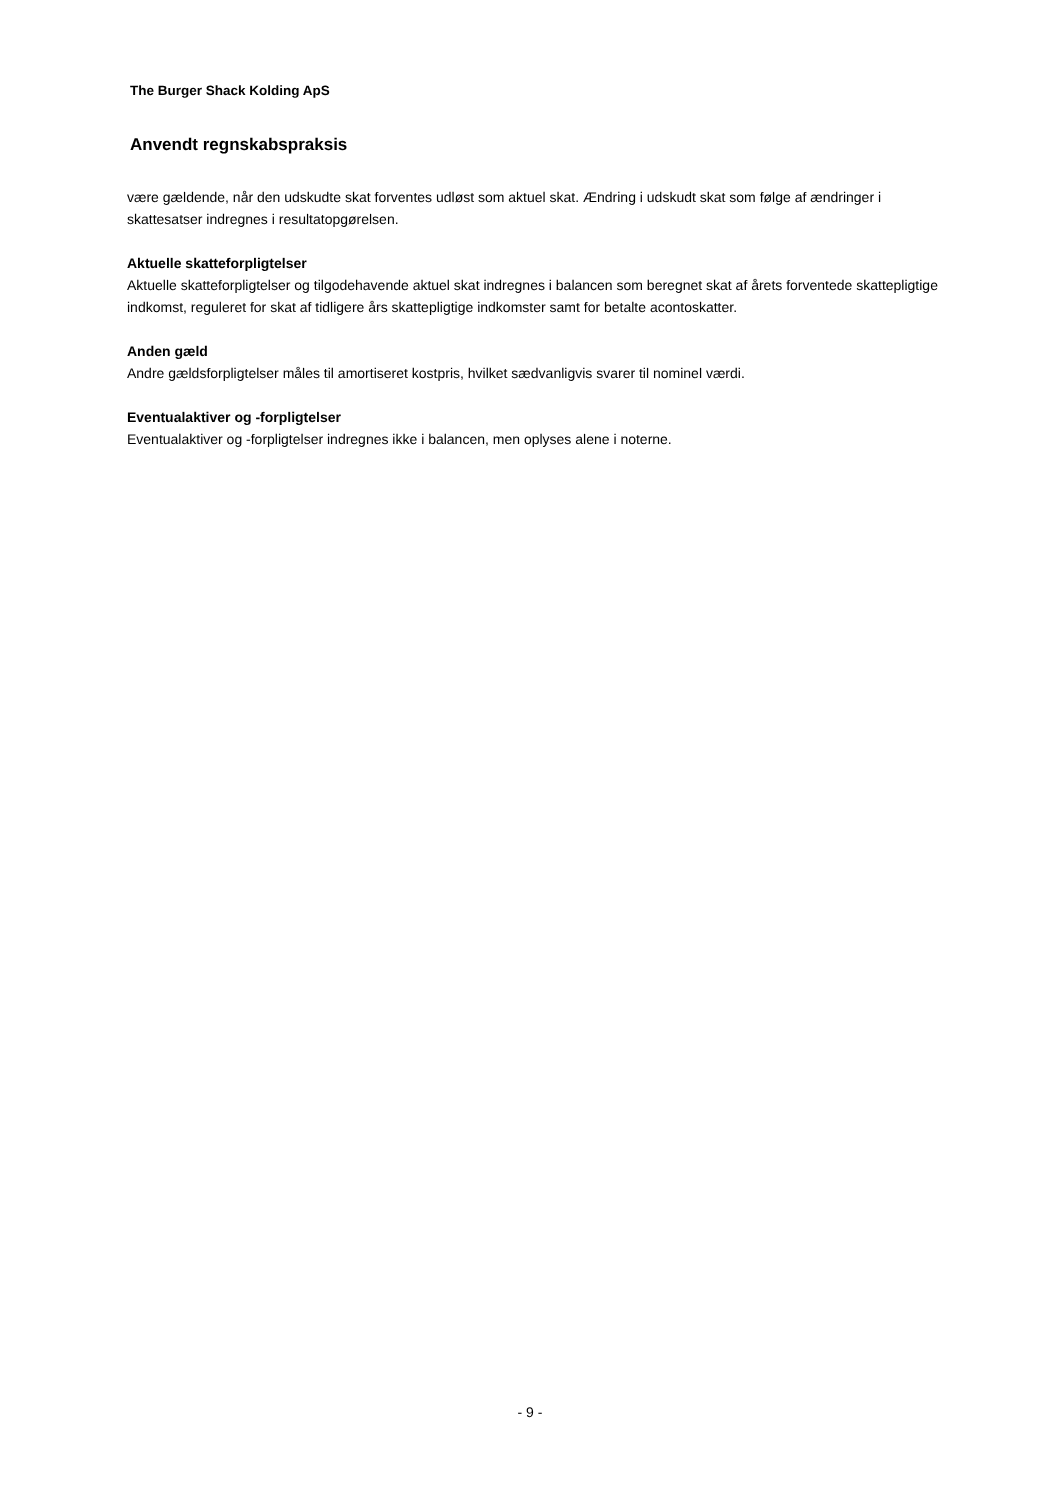The Burger Shack Kolding ApS
Anvendt regnskabspraksis
være gældende, når den udskudte skat forventes udløst som aktuel skat. Ændring i udskudt skat som følge af ændringer i skattesatser indregnes i resultatopgørelsen.
Aktuelle skatteforpligtelser
Aktuelle skatteforpligtelser og tilgodehavende aktuel skat indregnes i balancen som beregnet skat af årets forventede skattepligtige indkomst, reguleret for skat af tidligere års skattepligtige indkomster samt for betalte acontoskatter.
Anden gæld
Andre gældsforpligtelser måles til amortiseret kostpris, hvilket sædvanligvis svarer til nominel værdi.
Eventualaktiver og -forpligtelser
Eventualaktiver og -forpligtelser indregnes ikke i balancen, men oplyses alene i noterne.
- 9 -